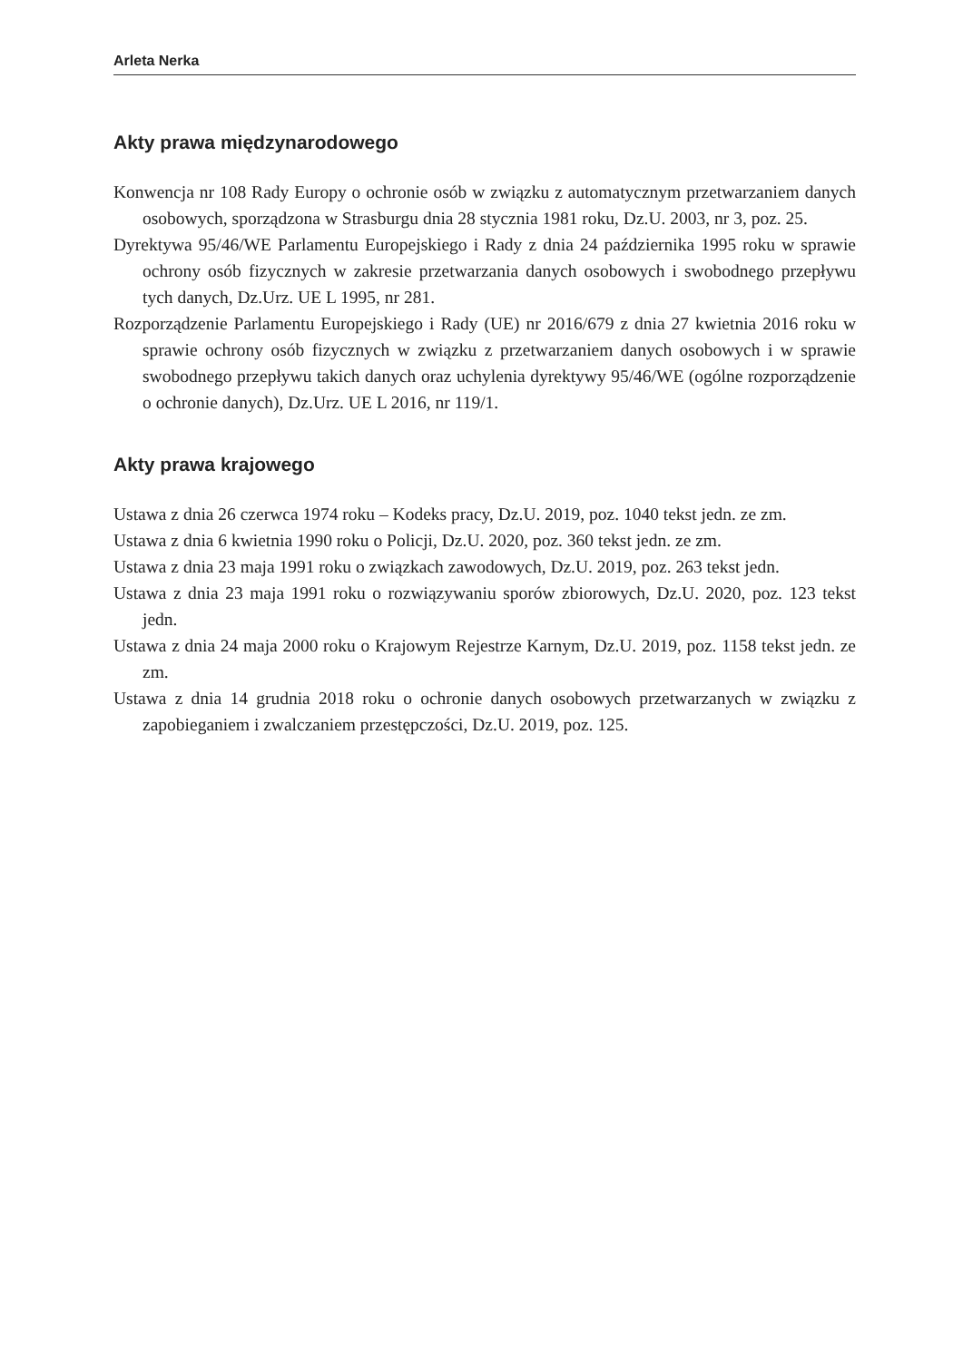Arleta Nerka
Akty prawa międzynarodowego
Konwencja nr 108 Rady Europy o ochronie osób w związku z automatycznym przetwarzaniem danych osobowych, sporządzona w Strasburgu dnia 28 stycznia 1981 roku, Dz.U. 2003, nr 3, poz. 25.
Dyrektywa 95/46/WE Parlamentu Europejskiego i Rady z dnia 24 października 1995 roku w sprawie ochrony osób fizycznych w zakresie przetwarzania danych osobowych i swobodnego przepływu tych danych, Dz.Urz. UE L 1995, nr 281.
Rozporządzenie Parlamentu Europejskiego i Rady (UE) nr 2016/679 z dnia 27 kwietnia 2016 roku w sprawie ochrony osób fizycznych w związku z przetwarzaniem danych osobowych i w sprawie swobodnego przepływu takich danych oraz uchylenia dyrektywy 95/46/WE (ogólne rozporządzenie o ochronie danych), Dz.Urz. UE L 2016, nr 119/1.
Akty prawa krajowego
Ustawa z dnia 26 czerwca 1974 roku – Kodeks pracy, Dz.U. 2019, poz. 1040 tekst jedn. ze zm.
Ustawa z dnia 6 kwietnia 1990 roku o Policji, Dz.U. 2020, poz. 360 tekst jedn. ze zm.
Ustawa z dnia 23 maja 1991 roku o związkach zawodowych, Dz.U. 2019, poz. 263 tekst jedn.
Ustawa z dnia 23 maja 1991 roku o rozwiązywaniu sporów zbiorowych, Dz.U. 2020, poz. 123 tekst jedn.
Ustawa z dnia 24 maja 2000 roku o Krajowym Rejestrze Karnym, Dz.U. 2019, poz. 1158 tekst jedn. ze zm.
Ustawa z dnia 14 grudnia 2018 roku o ochronie danych osobowych przetwarzanych w związku z zapobieganiem i zwalczaniem przestępczości, Dz.U. 2019, poz. 125.